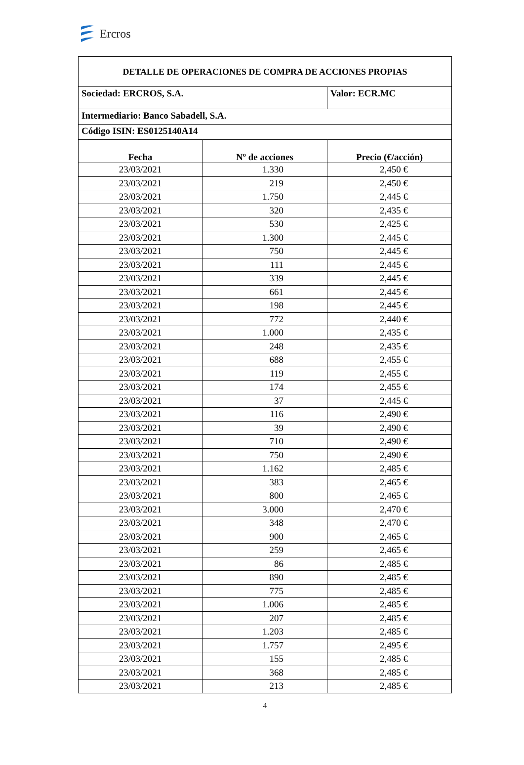Ercros
| DETALLE DE OPERACIONES DE COMPRA DE ACCIONES PROPIAS | | |
| Sociedad: ERCROS, S.A. | | Valor: ECR.MC |
| Intermediario: Banco Sabadell, S.A. | | |
| Código ISIN: ES0125140A14 | | |
| Fecha | Nº de acciones | Precio (€/acción) |
| 23/03/2021 | 1.330 | 2,450 € |
| 23/03/2021 | 219 | 2,450 € |
| 23/03/2021 | 1.750 | 2,445 € |
| 23/03/2021 | 320 | 2,435 € |
| 23/03/2021 | 530 | 2,425 € |
| 23/03/2021 | 1.300 | 2,445 € |
| 23/03/2021 | 750 | 2,445 € |
| 23/03/2021 | 111 | 2,445 € |
| 23/03/2021 | 339 | 2,445 € |
| 23/03/2021 | 661 | 2,445 € |
| 23/03/2021 | 198 | 2,445 € |
| 23/03/2021 | 772 | 2,440 € |
| 23/03/2021 | 1.000 | 2,435 € |
| 23/03/2021 | 248 | 2,435 € |
| 23/03/2021 | 688 | 2,455 € |
| 23/03/2021 | 119 | 2,455 € |
| 23/03/2021 | 174 | 2,455 € |
| 23/03/2021 | 37 | 2,445 € |
| 23/03/2021 | 116 | 2,490 € |
| 23/03/2021 | 39 | 2,490 € |
| 23/03/2021 | 710 | 2,490 € |
| 23/03/2021 | 750 | 2,490 € |
| 23/03/2021 | 1.162 | 2,485 € |
| 23/03/2021 | 383 | 2,465 € |
| 23/03/2021 | 800 | 2,465 € |
| 23/03/2021 | 3.000 | 2,470 € |
| 23/03/2021 | 348 | 2,470 € |
| 23/03/2021 | 900 | 2,465 € |
| 23/03/2021 | 259 | 2,465 € |
| 23/03/2021 | 86 | 2,485 € |
| 23/03/2021 | 890 | 2,485 € |
| 23/03/2021 | 775 | 2,485 € |
| 23/03/2021 | 1.006 | 2,485 € |
| 23/03/2021 | 207 | 2,485 € |
| 23/03/2021 | 1.203 | 2,485 € |
| 23/03/2021 | 1.757 | 2,495 € |
| 23/03/2021 | 155 | 2,485 € |
| 23/03/2021 | 368 | 2,485 € |
| 23/03/2021 | 213 | 2,485 € |
4